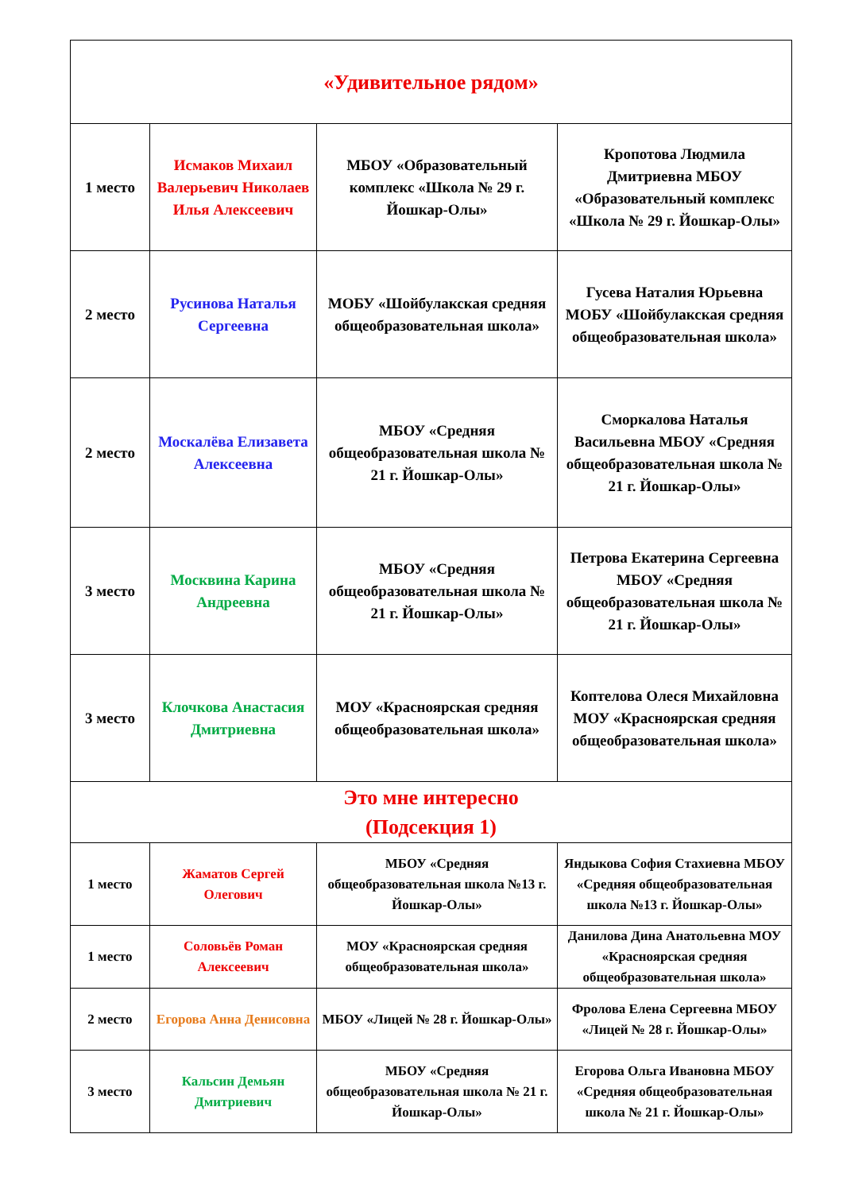| «Удивительное рядом» | | | |
| 1 место | Исмаков Михаил Валерьевич Николаев Илья Алексеевич | МБОУ «Образовательный комплекс «Школа № 29 г. Йошкар-Олы» | Кропотова Людмила Дмитриевна МБОУ «Образовательный комплекс «Школа № 29 г. Йошкар-Олы» |
| 2 место | Русинова Наталья Сергеевна | МОБУ «Шойбулакская средняя общеобразовательная школа» | Гусева Наталия Юрьевна МОБУ «Шойбулакская средняя общеобразовательная школа» |
| 2 место | Москалёва Елизавета Алексеевна | МБОУ «Средняя общеобразовательная школа № 21 г. Йошкар-Олы» | Сморкалова Наталья Васильевна МБОУ «Средняя общеобразовательная школа № 21 г. Йошкар-Олы» |
| 3 место | Москвина Карина Андреевна | МБОУ «Средняя общеобразовательная школа № 21 г. Йошкар-Олы» | Петрова Екатерина Сергеевна МБОУ «Средняя общеобразовательная школа № 21 г. Йошкар-Олы» |
| 3 место | Клочкова Анастасия Дмитриевна | МОУ «Красноярская средняя общеобразовательная школа» | Коптелова Олеся Михайловна МОУ «Красноярская средняя общеобразовательная школа» |
| Это мне интересно (Подсекция 1) | | | |
| 1 место | Жаматов Сергей Олегович | МБОУ «Средняя общеобразовательная школа №13 г. Йошкар-Олы» | Яндыкова София Стахиевна МБОУ «Средняя общеобразовательная школа №13 г. Йошкар-Олы» |
| 1 место | Соловьёв Роман Алексеевич | МОУ «Красноярская средняя общеобразовательная школа» | Данилова Дина Анатольевна МОУ «Красноярская средняя общеобразовательная школа» |
| 2 место | Егорова Анна Денисовна | МБОУ «Лицей № 28 г. Йошкар-Олы» | Фролова Елена Сергеевна МБОУ «Лицей № 28 г. Йошкар-Олы» |
| 3 место | Кальсин Демьян Дмитриевич | МБОУ «Средняя общеобразовательная школа № 21 г. Йошкар-Олы» | Егорова Ольга Ивановна МБОУ «Средняя общеобразовательная школа № 21 г. Йошкар-Олы» |